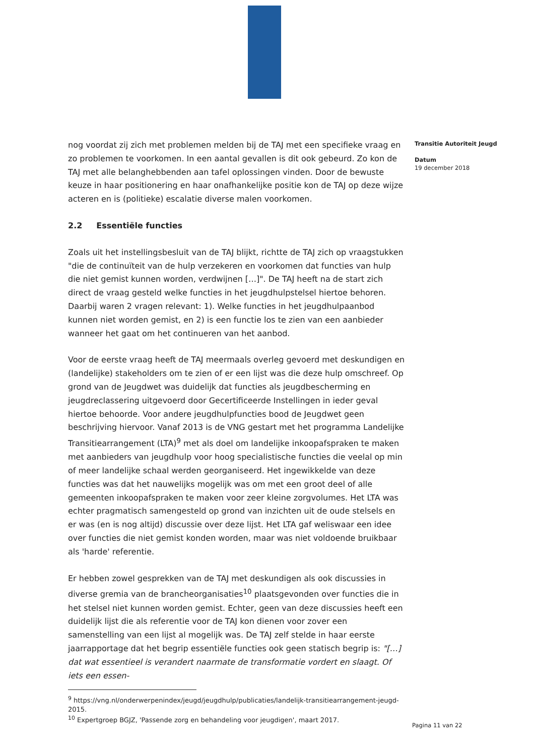nog voordat zij zich met problemen melden bij de TAJ met een specifieke vraag en zo problemen te voorkomen. In een aantal gevallen is dit ook gebeurd. Zo kon de TAJ met alle belanghebbenden aan tafel oplossingen vinden. Door de bewuste keuze in haar positionering en haar onafhankelijke positie kon de TAJ op deze wijze acteren en is (politieke) escalatie diverse malen voorkomen.
2.2 Essentiële functies
Zoals uit het instellingsbesluit van de TAJ blijkt, richtte de TAJ zich op vraagstukken "die de continuïteit van de hulp verzekeren en voorkomen dat functies van hulp die niet gemist kunnen worden, verdwijnen […]". De TAJ heeft na de start zich direct de vraag gesteld welke functies in het jeugdhulpstelsel hiertoe behoren. Daarbij waren 2 vragen relevant: 1). Welke functies in het jeugdhulpaanbod kunnen niet worden gemist, en 2) is een functie los te zien van een aanbieder wanneer het gaat om het continueren van het aanbod.
Voor de eerste vraag heeft de TAJ meermaals overleg gevoerd met deskundigen en (landelijke) stakeholders om te zien of er een lijst was die deze hulp omschreef. Op grond van de Jeugdwet was duidelijk dat functies als jeugdbescherming en jeugdreclassering uitgevoerd door Gecertificeerde Instellingen in ieder geval hiertoe behoorde. Voor andere jeugdhulpfuncties bood de Jeugdwet geen beschrijving hiervoor. Vanaf 2013 is de VNG gestart met het programma Landelijke Transitiearrangement (LTA)<sup>9</sup> met als doel om landelijke inkoopafspraken te maken met aanbieders van jeugdhulp voor hoog specialistische functies die veelal op min of meer landelijke schaal werden georganiseerd. Het ingewikkelde van deze functies was dat het nauwelijks mogelijk was om met een groot deel of alle gemeenten inkoopafspraken te maken voor zeer kleine zorgvolumes. Het LTA was echter pragmatisch samengesteld op grond van inzichten uit de oude stelsels en er was (en is nog altijd) discussie over deze lijst. Het LTA gaf weliswaar een idee over functies die niet gemist konden worden, maar was niet voldoende bruikbaar als 'harde' referentie.
Er hebben zowel gesprekken van de TAJ met deskundigen als ook discussies in diverse gremia van de brancheorganisaties<sup>10</sup> plaatsgevonden over functies die in het stelsel niet kunnen worden gemist. Echter, geen van deze discussies heeft een duidelijk lijst die als referentie voor de TAJ kon dienen voor zover een samenstelling van een lijst al mogelijk was. De TAJ zelf stelde in haar eerste jaarrapportage dat het begrip essentiële functies ook geen statisch begrip is: "[…] dat wat essentieel is verandert naarmate de transformatie vordert en slaagt. Of iets een essen-
<sup>9</sup> https://vng.nl/onderwerpenindex/jeugd/jeugdhulp/publicaties/landelijk-transitiearrangement-jeugd-2015.
<sup>10</sup> Expertgroep BGJZ, 'Passende zorg en behandeling voor jeugdigen', maart 2017.
Transitie Autoriteit Jeugd
Datum
19 december 2018
Pagina 11 van 22